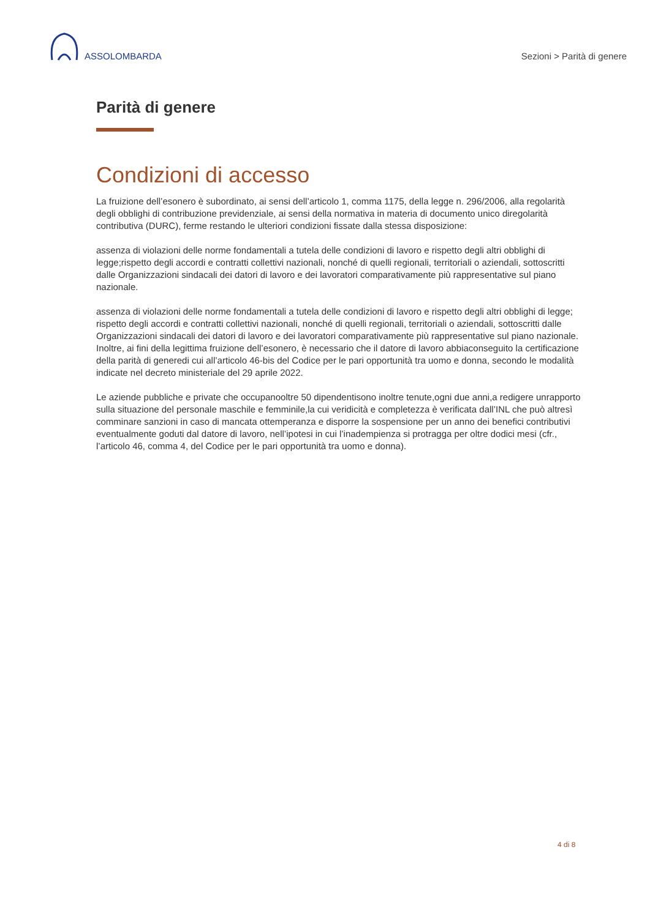ASSOLOMBARDA
Sezioni > Parità di genere
Parità di genere
Condizioni di accesso
La fruizione dell’esonero è subordinato, ai sensi dell’articolo 1, comma 1175, della legge n. 296/2006, alla regolarità degli obblighi di contribuzione previdenziale, ai sensi della normativa in materia di documento unico diregolarità contributiva (DURC), ferme restando le ulteriori condizioni fissate dalla stessa disposizione:
assenza di violazioni delle norme fondamentali a tutela delle condizioni di lavoro e rispetto degli altri obblighi di legge;rispetto degli accordi e contratti collettivi nazionali, nonché di quelli regionali, territoriali o aziendali, sottoscritti dalle Organizzazioni sindacali dei datori di lavoro e dei lavoratori comparativamente più rappresentative sul piano nazionale.
assenza di violazioni delle norme fondamentali a tutela delle condizioni di lavoro e rispetto degli altri obblighi di legge;
rispetto degli accordi e contratti collettivi nazionali, nonché di quelli regionali, territoriali o aziendali, sottoscritti dalle Organizzazioni sindacali dei datori di lavoro e dei lavoratori comparativamente più rappresentative sul piano nazionale.
Inoltre, ai fini della legittima fruizione dell’esonero, è necessario che il datore di lavoro abbiaconseguito la certificazione della parità di generedi cui all’articolo 46-bis del Codice per le pari opportunità tra uomo e donna, secondo le modalità indicate nel decreto ministeriale del 29 aprile 2022.
Le aziende pubbliche e private che occupanooltre 50 dipendentisono inoltre tenute,ogni due anni,a redigere unrapporto sulla situazione del personale maschile e femminile,la cui veridicità e completezza è verificata dall’INL che può altresì comminare sanzioni in caso di mancata ottemperanza e disporre la sospensione per un anno dei benefici contributivi eventualmente goduti dal datore di lavoro, nell’ipotesi in cui l’inadempienza si protragga per oltre dodici mesi (cfr., l’articolo 46, comma 4, del Codice per le pari opportunità tra uomo e donna).
4 di 8